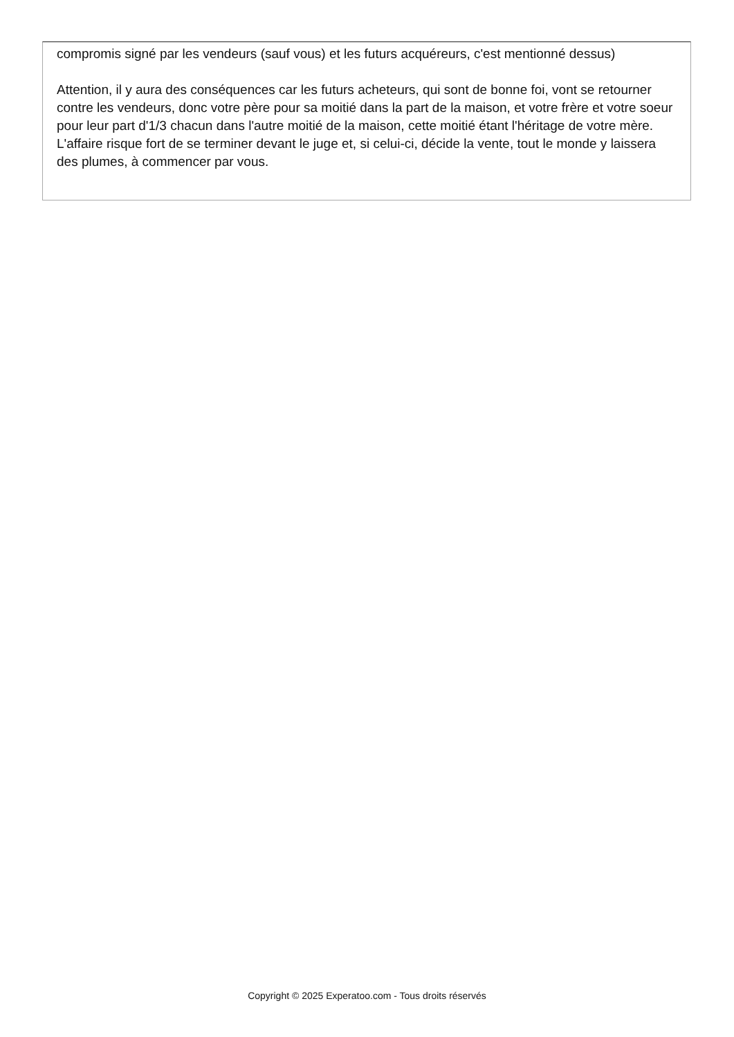compromis signé par les vendeurs (sauf vous) et les futurs acquéreurs, c'est mentionné dessus)
Attention, il y aura des conséquences car les futurs acheteurs, qui sont de bonne foi, vont se retourner contre les vendeurs, donc votre père pour sa moitié dans la part de la maison, et votre frère et votre soeur pour leur part d'1/3 chacun dans l'autre moitié de la maison, cette moitié étant l'héritage de votre mère. L'affaire risque fort de se terminer devant le juge et, si celui-ci, décide la vente, tout le monde y laissera des plumes, à commencer par vous.
Copyright © 2025 Experatoo.com - Tous droits réservés